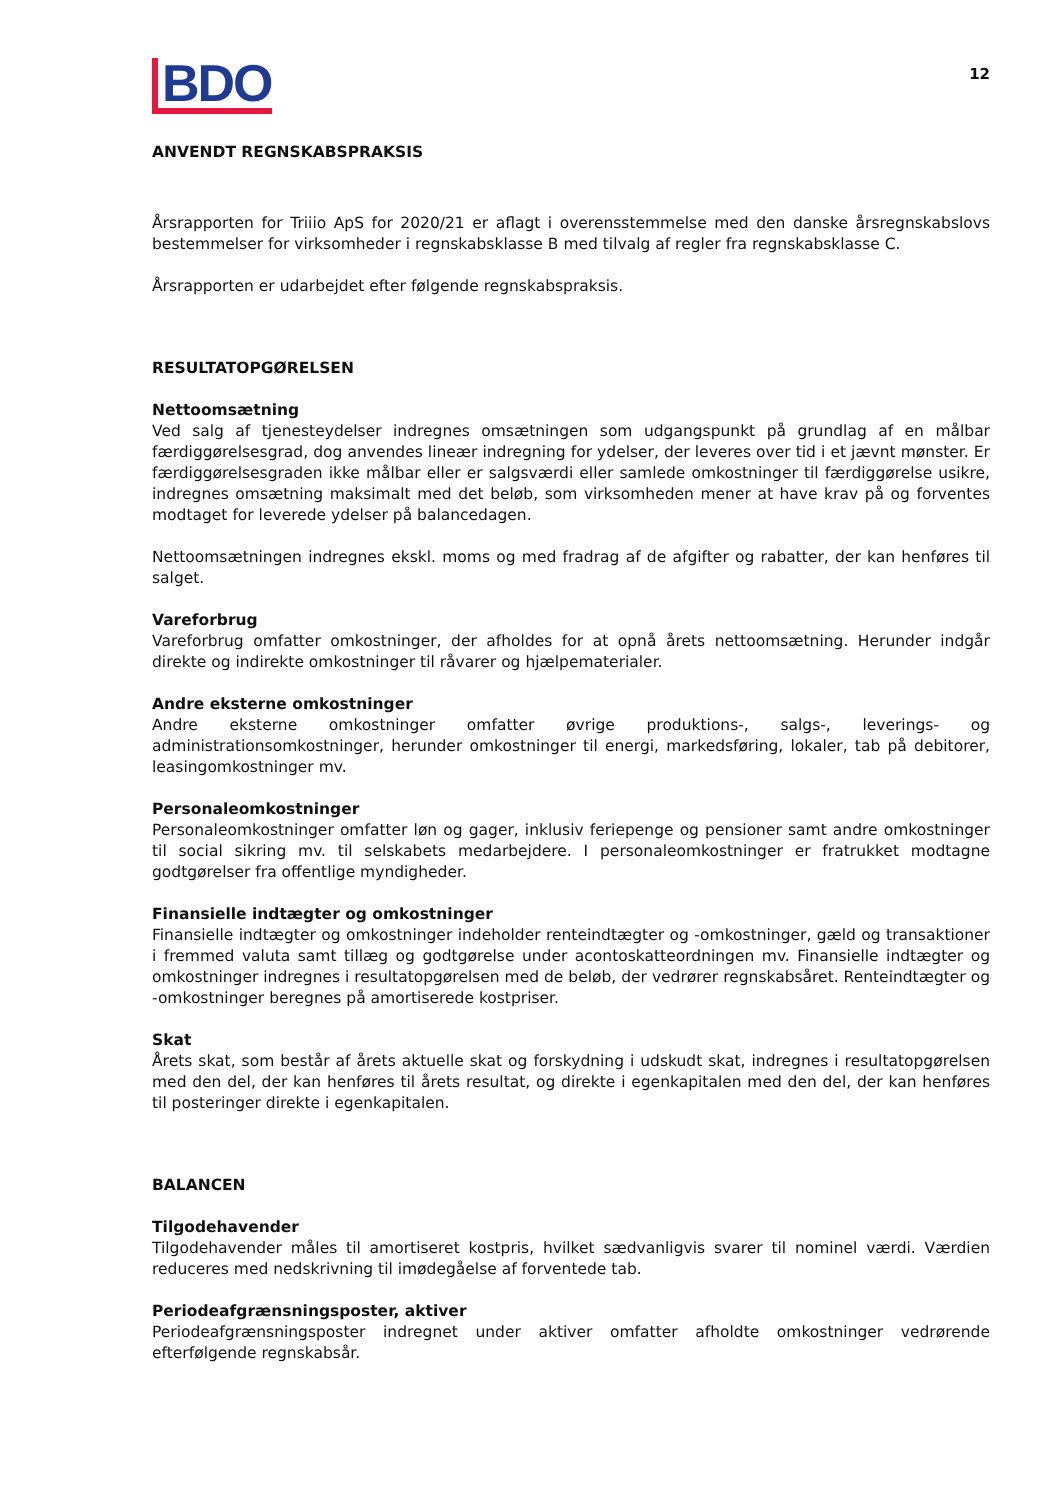BDO
12
ANVENDT REGNSKABSPRAKSIS
Årsrapporten for Triiio ApS for 2020/21 er aflagt i overensstemmelse med den danske årsregnskabslovs bestemmelser for virksomheder i regnskabsklasse B med tilvalg af regler fra regnskabsklasse C.
Årsrapporten er udarbejdet efter følgende regnskabspraksis.
RESULTATOPGØRELSEN
Nettoomsætning
Ved salg af tjenesteydelser indregnes omsætningen som udgangspunkt på grundlag af en målbar færdiggørelsesgrad, dog anvendes lineær indregning for ydelser, der leveres over tid i et jævnt mønster. Er færdiggørelsesgraden ikke målbar eller er salgsværdi eller samlede omkostninger til færdiggørelse usikre, indregnes omsætning maksimalt med det beløb, som virksomheden mener at have krav på og forventes modtaget for leverede ydelser på balancedagen.
Nettoomsætningen indregnes ekskl. moms og med fradrag af de afgifter og rabatter, der kan henføres til salget.
Vareforbrug
Vareforbrug omfatter omkostninger, der afholdes for at opnå årets nettoomsætning. Herunder indgår direkte og indirekte omkostninger til råvarer og hjælpematerialer.
Andre eksterne omkostninger
Andre eksterne omkostninger omfatter øvrige produktions-, salgs-, leverings- og administrationsomkostninger, herunder omkostninger til energi, markedsføring, lokaler, tab på debitorer, leasingomkostninger mv.
Personaleomkostninger
Personaleomkostninger omfatter løn og gager, inklusiv feriepenge og pensioner samt andre omkostninger til social sikring mv. til selskabets medarbejdere. I personaleomkostninger er fratrukket modtagne godtgørelser fra offentlige myndigheder.
Finansielle indtægter og omkostninger
Finansielle indtægter og omkostninger indeholder renteindtægter og -omkostninger, gæld og transaktioner i fremmed valuta samt tillæg og godtgørelse under acontoskatteordningen mv. Finansielle indtægter og omkostninger indregnes i resultatopgørelsen med de beløb, der vedrører regnskabsåret. Renteindtægter og -omkostninger beregnes på amortiserede kostpriser.
Skat
Årets skat, som består af årets aktuelle skat og forskydning i udskudt skat, indregnes i resultatopgørelsen med den del, der kan henføres til årets resultat, og direkte i egenkapitalen med den del, der kan henføres til posteringer direkte i egenkapitalen.
BALANCEN
Tilgodehavender
Tilgodehavender måles til amortiseret kostpris, hvilket sædvanligvis svarer til nominel værdi. Værdien reduceres med nedskrivning til imødegåelse af forventede tab.
Periodeafgrænsningsposter, aktiver
Periodeafgrænsningsposter indregnet under aktiver omfatter afholdte omkostninger vedrørende efterfølgende regnskabsår.